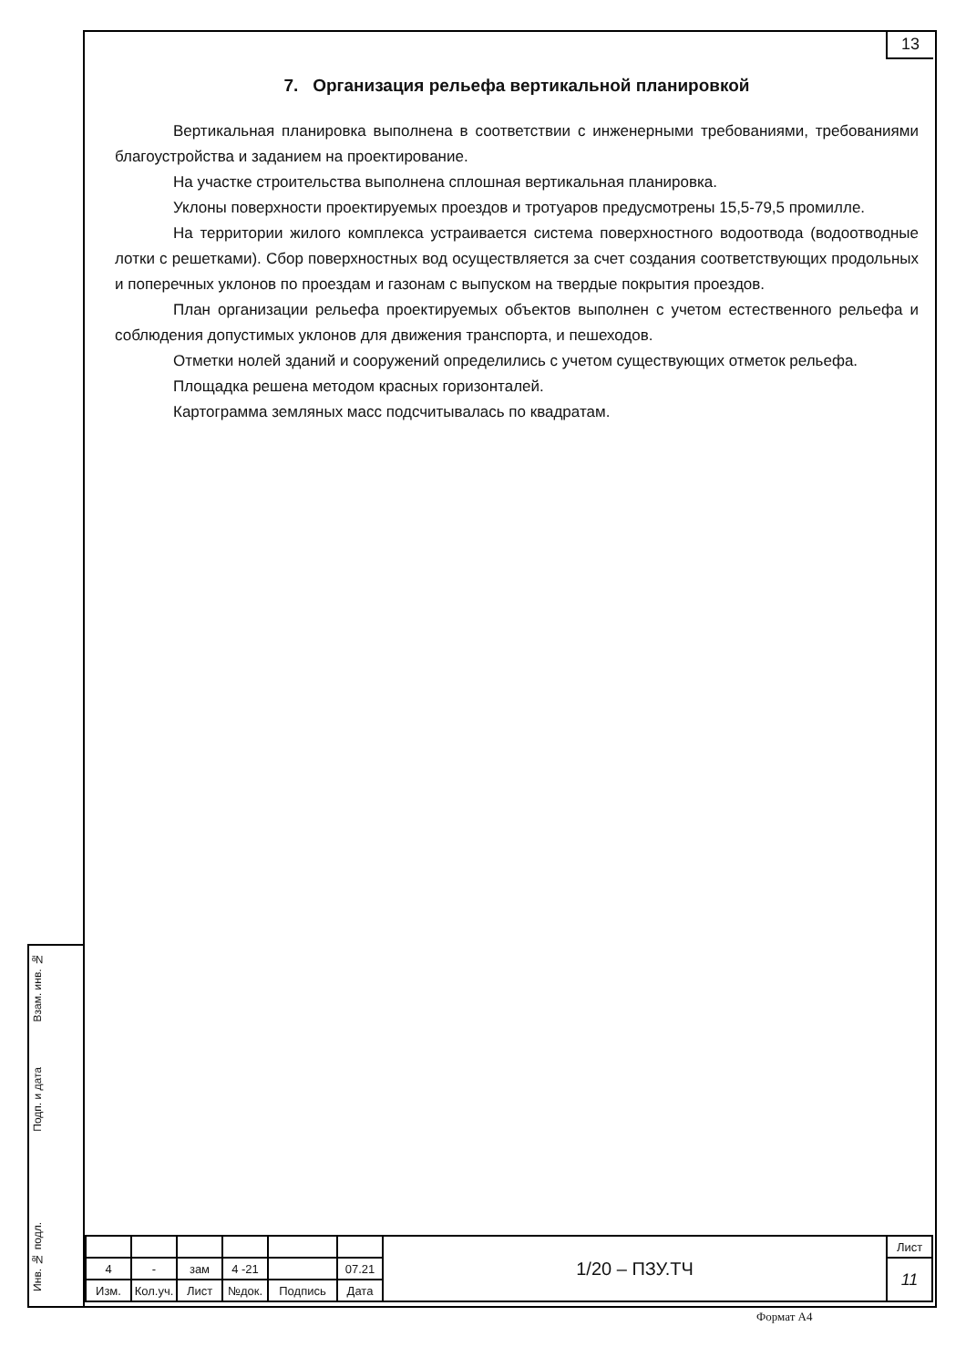13
Взам. инв. №
Подп. и дата
Инв. № подл.
7. Организация рельефа вертикальной планировкой
Вертикальная планировка выполнена в соответствии с инженерными требованиями, требованиями благоустройства и заданием на проектирование.
На участке строительства выполнена сплошная вертикальная планировка.
Уклоны поверхности проектируемых проездов и тротуаров предусмотрены 15,5-79,5 промилле.
На территории жилого комплекса устраивается система поверхностного водоотвода (водоотводные лотки с решетками). Сбор поверхностных вод осуществляется за счет создания соответствующих продольных и поперечных уклонов по проездам и газонам с выпуском на твердые покрытия проездов.
План организации рельефа проектируемых объектов выполнен с учетом естественного рельефа и соблюдения допустимых уклонов для движения транспорта, и пешеходов.
Отметки нолей зданий и сооружений определились с учетом существующих отметок рельефа.
Площадка решена методом красных горизонталей.
Картограмма земляных масс подсчитывалась по квадратам.
| | | | | | | 1/20 – ПЗУ.ТЧ | Лист |
| 4 | - | зам | 4 -21 | | 07.21 | | 11 |
| Изм. | Кол.уч. | Лист | №док. | Подпись | Дата | | |
Формат А4